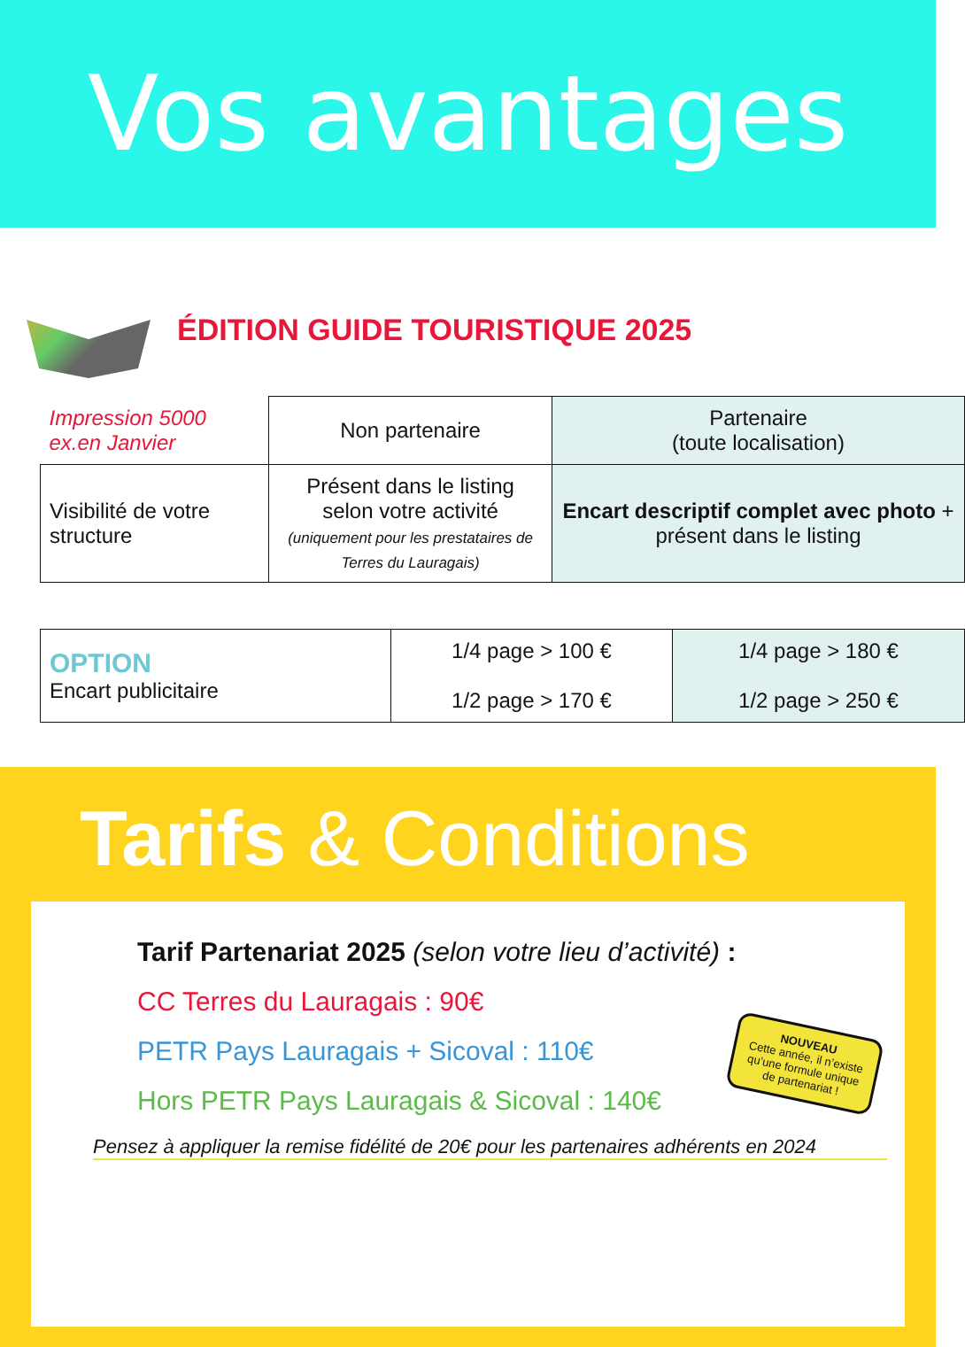Vos avantages
ÉDITION GUIDE TOURISTIQUE 2025
| Impression 5000 ex.en Janvier | Non partenaire | Partenaire (toute localisation) |
| Visibilité de votre structure | Présent dans le listing selon votre activité (uniquement pour les prestataires de Terres du Lauragais) | Encart descriptif complet avec photo + présent dans le listing |
| OPTION Encart publicitaire | 1/4 page > 100 € 1/2 page > 170 € | 1/4 page > 180 € 1/2 page > 250 € |
Tarifs & Conditions
Tarif Partenariat 2025 (selon votre lieu d’activité) :
CC Terres du Lauragais : 90€
PETR Pays Lauragais + Sicoval : 110€
Hors PETR Pays Lauragais & Sicoval : 140€
Pensez à appliquer la remise fidélité de 20€ pour les partenaires adhérents en 2024
NOUVEAU
Cette année, il n’existe qu’une formule unique de partenariat !